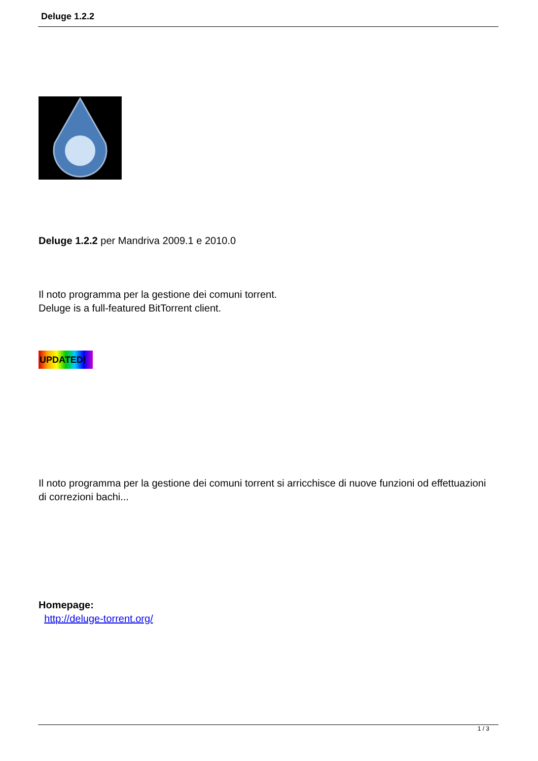Deluge 1.2.2
Deluge 1.2.2 per Mandriva 2009.1 e 2010.0
Il noto programma per la gestione dei comuni torrent.
Deluge is a full-featured BitTorrent client.
UPDATED!
Il noto programma per la gestione dei comuni torrent si arricchisce di nuove funzioni od effettuazioni di correzioni bachi...
Homepage:
http://deluge-torrent.org/
1 / 3